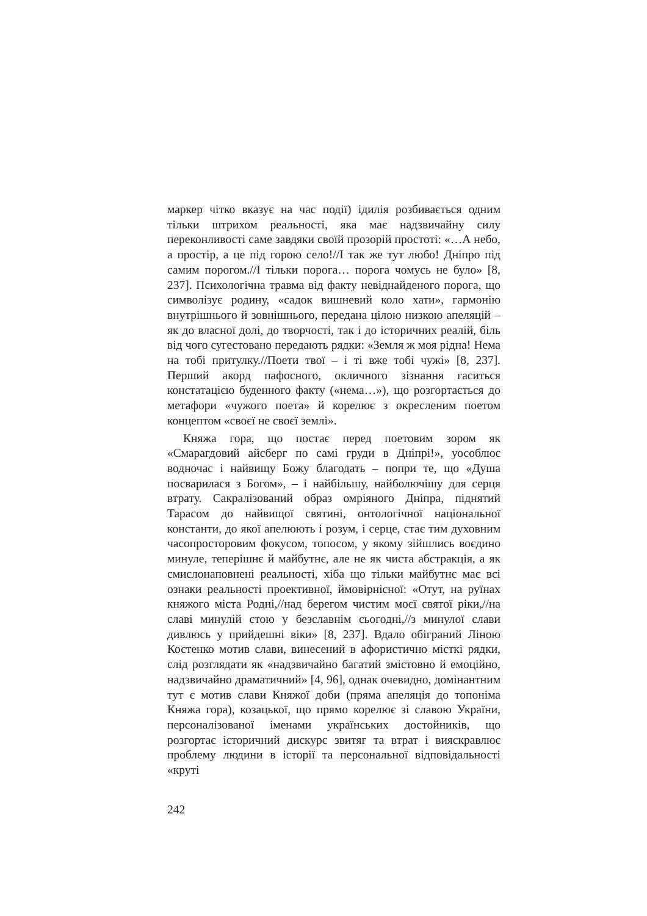маркер чітко вказує на час події) ідилія розбивається одним тільки штрихом реальності, яка має надзвичайну силу переконливості саме завдяки своїй прозорій простоті: «…А небо, а простір, а це під горою село!//І так же тут любо! Дніпро під самим порогом.//І тільки порога… порога чомусь не було» [8, 237]. Психологічна травма від факту невіднайденого порога, що символізує родину, «садок вишневий коло хати», гармонію внутрішнього й зовнішнього, передана цілою низкою апеляцій – як до власної долі, до творчості, так і до історичних реалій, біль від чого сугестовано передають рядки: «Земля ж моя рідна! Нема на тобі притулку.//Поети твої – і ті вже тобі чужі» [8, 237]. Перший акорд пафосного, окличного зізнання гаситься констатацією буденного факту («нема…»), що розгортається до метафори «чужого поета» й корелює з окресленим поетом концептом «своєї не своєї землі».
Княжа гора, що постає перед поетовим зором як «Смарагдовий айсберг по самі груди в Дніпрі!», уособлює водночас і найвищу Божу благодать – попри те, що «Душа посварилася з Богом», – і найбільшу, найболючішу для серця втрату. Сакралізований образ омріяного Дніпра, піднятий Тарасом до найвищої святині, онтологічної національної константи, до якої апелюють і розум, і серце, стає тим духовним часопросторовим фокусом, топосом, у якому зійшлись воєдино минуле, теперішнє й майбутнє, але не як чиста абстракція, а як смислонаповнені реальності, хіба що тільки майбутнє має всі ознаки реальності проективної, ймовірнісної: «Отут, на руїнах княжого міста Родні,//над берегом чистим моєї святої ріки,//на славі минулій стою у безславнім сьогодні,//з минулої слави дивлюсь у прийдешні віки» [8, 237]. Вдало обіграний Ліною Костенко мотив слави, винесений в афористично місткі рядки, слід розглядати як «надзвичайно багатий змістовно й емоційно, надзвичайно драматичний» [4, 96], однак очевидно, домінантним тут є мотив слави Княжої доби (пряма апеляція до топоніма Княжа гора), козацької, що прямо корелює зі славою України, персоналізованої іменами українських достойників, що розгортає історичний дискурс звитяг та втрат і вияскравлює проблему людини в історії та персональної відповідальності «круті
242